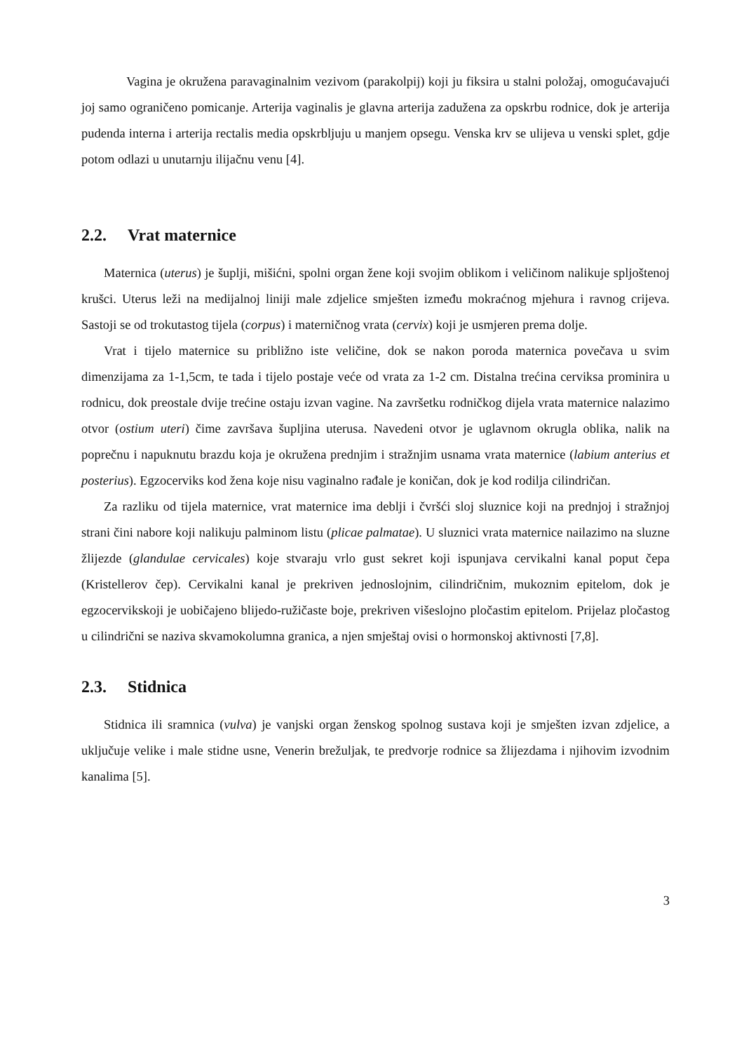Vagina je okružena paravaginalnim vezivom (parakolpij) koji ju fiksira u stalni položaj, omogućavajući joj samo ograničeno pomicanje. Arterija vaginalis je glavna arterija zadužena za opskrbu rodnice, dok je arterija pudenda interna i arterija rectalis media opskrbljuju u manjem opsegu. Venska krv se ulijeva u venski splet, gdje potom odlazi u unutarnju ilijačnu venu [4].
2.2. Vrat maternice
Maternica (uterus) je šuplji, mišićni, spolni organ žene koji svojim oblikom i veličinom nalikuje spljoštenoj krušci. Uterus leži na medijalnoj liniji male zdjelice smješten između mokraćnog mjehura i ravnog crijeva. Sastoji se od trokutastog tijela (corpus) i materničnog vrata (cervix) koji je usmjeren prema dolje.
Vrat i tijelo maternice su približno iste veličine, dok se nakon poroda maternica povečava u svim dimenzijama za 1-1,5cm, te tada i tijelo postaje veće od vrata za 1-2 cm. Distalna trećina cerviksa prominira u rodnicu, dok preostale dvije trećine ostaju izvan vagine. Na završetku rodničkog dijela vrata maternice nalazimo otvor (ostium uteri) čime završava šupljina uterusa. Navedeni otvor je uglavnom okrugla oblika, nalik na poprečnu i napuknutu brazdu koja je okružena prednjim i stražnjim usnama vrata maternice (labium anterius et posterius). Egzocerviks kod žena koje nisu vaginalno rađale je koničan, dok je kod rodilja cilindričan.
Za razliku od tijela maternice, vrat maternice ima deblji i čvršći sloj sluznice koji na prednjoj i stražnjoj strani čini nabore koji nalikuju palminom listu (plicae palmatae). U sluznici vrata maternice nailazimo na sluzne žlijezde (glandulae cervicales) koje stvaraju vrlo gust sekret koji ispunjava cervikalni kanal poput čepa (Kristellerov čep). Cervikalni kanal je prekriven jednoslojnim, cilindričnim, mukoznim epitelom, dok je egzocervikskoji je uobičajeno blijedo-ružičaste boje, prekriven višeslojno pločastim epitelom. Prijelaz pločastog u cilindrični se naziva skvamokolumna granica, a njen smještaj ovisi o hormonskoj aktivnosti [7,8].
2.3. Stidnica
Stidnica ili sramnica (vulva) je vanjski organ ženskog spolnog sustava koji je smješten izvan zdjelice, a uključuje velike i male stidne usne, Venerin brežuljak, te predvorje rodnice sa žlijezdama i njihovim izvodnim kanalima [5].
3